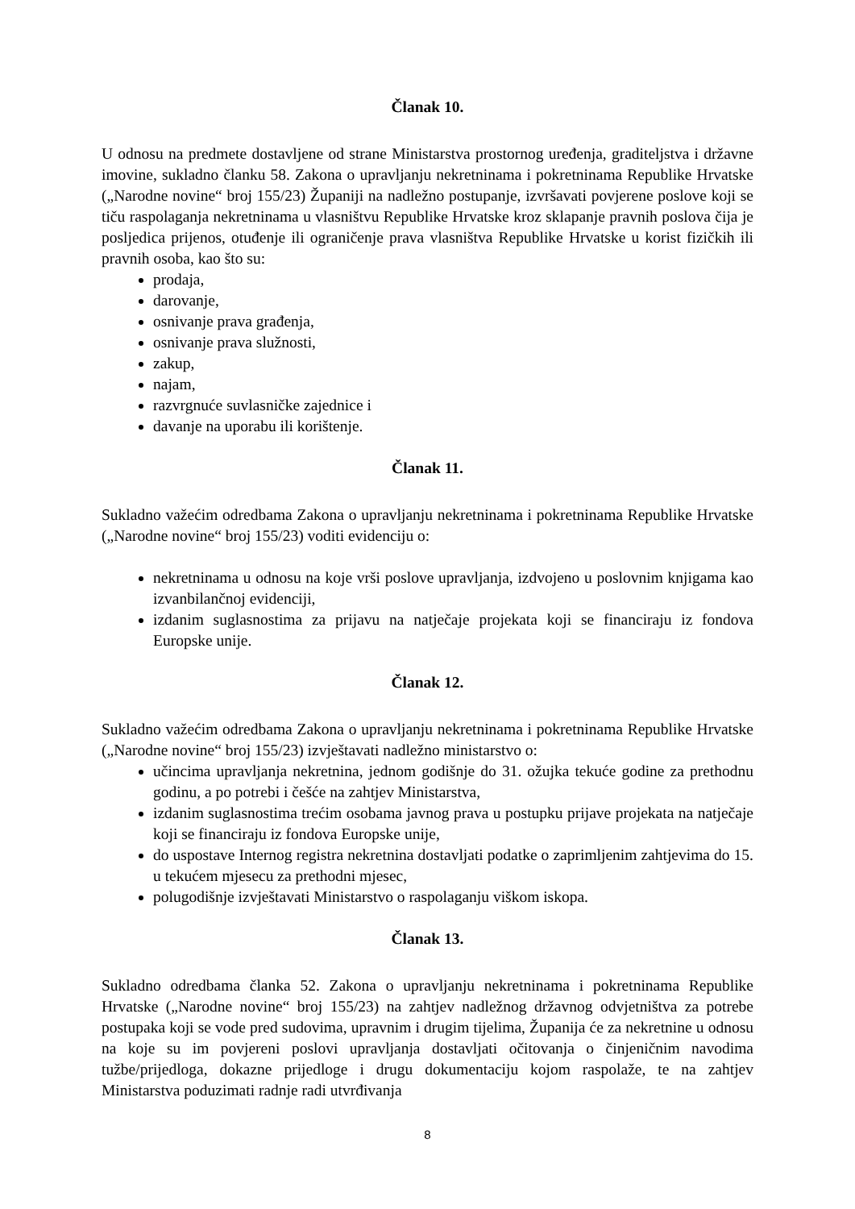Članak 10.
U odnosu na predmete dostavljene od strane Ministarstva prostornog uređenja, graditeljstva i državne imovine, sukladno članku 58. Zakona o upravljanju nekretninama i pokretninama Republike Hrvatske („Narodne novine“ broj 155/23) Županiji na nadležno postupanje, izvršavati povjerene poslove koji se tiču raspolaganja nekretninama u vlasništvu Republike Hrvatske kroz sklapanje pravnih poslova čija je posljedica prijenos, otuđenje ili ograničenje prava vlasništva Republike Hrvatske u korist fizičkih ili pravnih osoba, kao što su:
prodaja,
darovanje,
osnivanje prava građenja,
osnivanje prava služnosti,
zakup,
najam,
razvrgnuće suvlasničke zajednice i
davanje na uporabu ili korištenje.
Članak 11.
Sukladno važećim odredbama Zakona o upravljanju nekretninama i pokretninama Republike Hrvatske („Narodne novine“ broj 155/23) voditi evidenciju o:
nekretninama u odnosu na koje vrši poslove upravljanja, izdvojeno u poslovnim knjigama kao izvanbilančnoj evidenciji,
izdanim suglasnostima za prijavu na natječaje projekata koji se financiraju iz fondova Europske unije.
Članak 12.
Sukladno važećim odredbama Zakona o upravljanju nekretninama i pokretninama Republike Hrvatske („Narodne novine“ broj 155/23) izvještavati nadležno ministarstvo o:
učincima upravljanja nekretnina, jednom godišnje do 31. ožujka tekuće godine za prethodnu godinu, a po potrebi i češće na zahtjev Ministarstva,
izdanim suglasnostima trećim osobama javnog prava u postupku prijave projekata na natječaje koji se financiraju iz fondova Europske unije,
do uspostave Internog registra nekretnina dostavljati podatke o zaprimljenim zahtjevima do 15. u tekućem mjesecu za prethodni mjesec,
polugodišnje izvještavati Ministarstvo o raspolaganju viškom iskopa.
Članak 13.
Sukladno odredbama članka 52. Zakona o upravljanju nekretninama i pokretninama Republike Hrvatske („Narodne novine“ broj 155/23) na zahtjev nadležnog državnog odvjetništva za potrebe postupaka koji se vode pred sudovima, upravnim i drugim tijelima, Županija će za nekretnine u odnosu na koje su im povjereni poslovi upravljanja dostavljati očitovanja o činjeničnim navodima tužbe/prijedloga, dokazne prijedloge i drugu dokumentaciju kojom raspolaže, te na zahtjev Ministarstva poduzimati radnje radi utvrđivanja
8